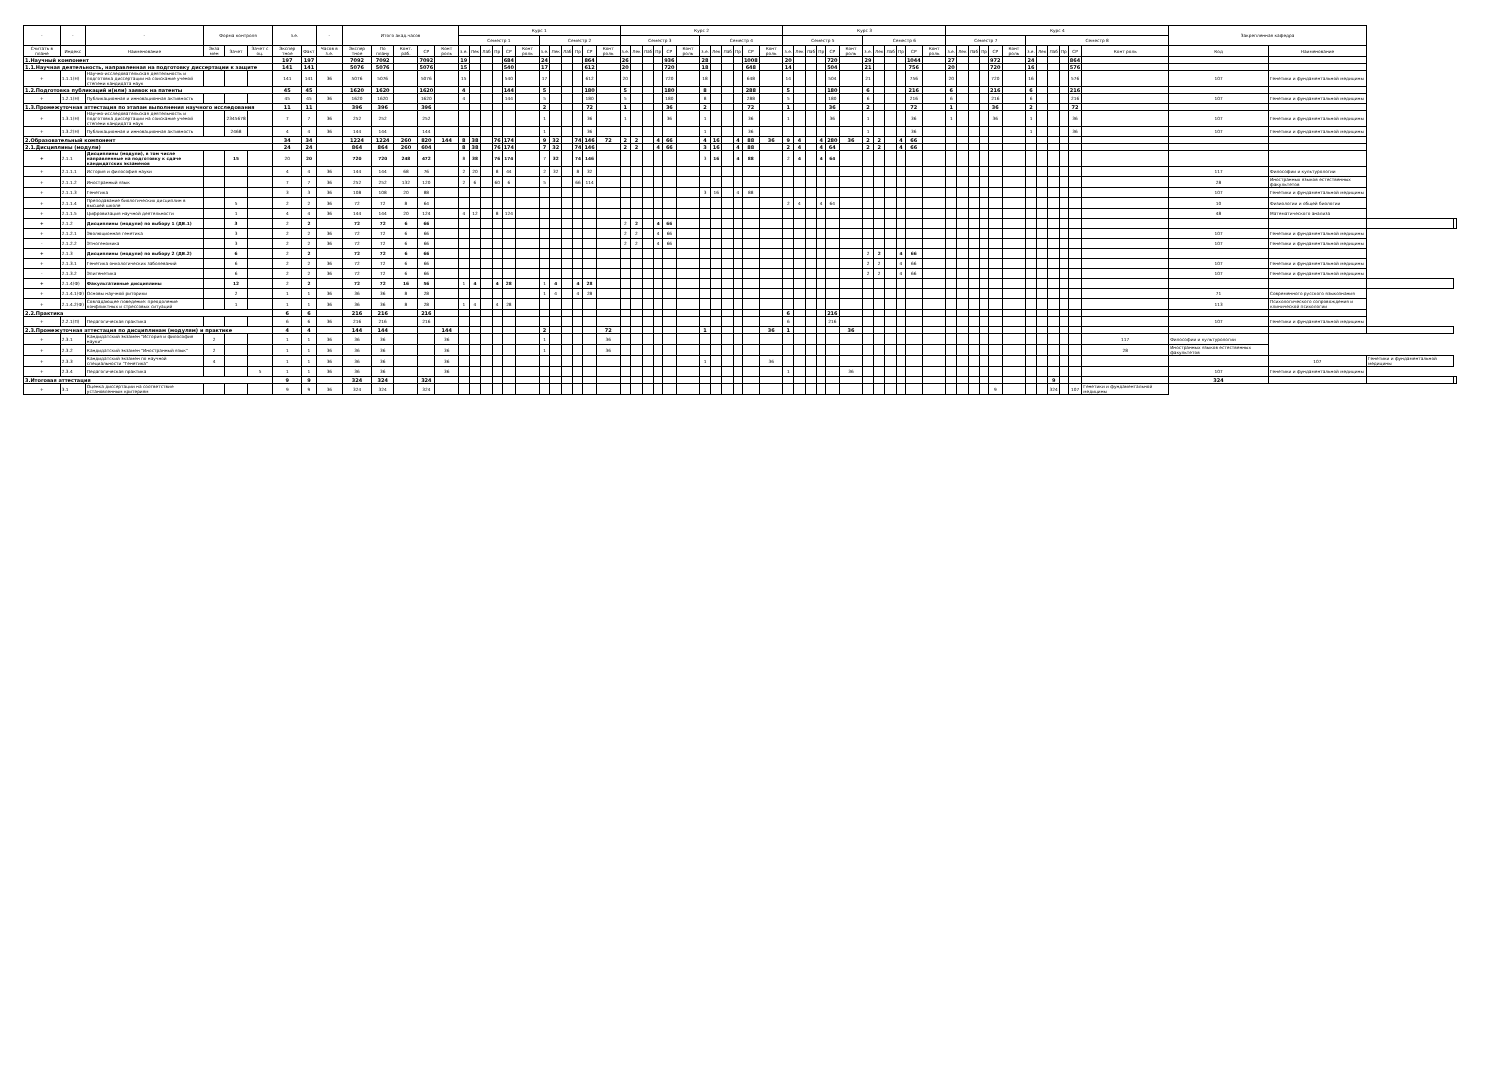| - | - | - | Форма контроля | | | з.е. | | - | Итого акад.часов | | | | | Курс 1 | | | | | | | | | | | | Курс 2 | | | | | | | | | | | | Курс 3 | | | | | | | | | | | | Курс 4 | | | | | | | | | | | | Закрепленная кафедра | | | |
| --- | --- | --- | --- | --- | --- | --- | --- | --- | --- | --- | --- | --- | --- | --- | --- | --- | --- | --- | --- | --- | --- | --- | --- | --- | --- | --- | --- | --- | --- | --- | --- | --- | --- | --- | --- | --- | --- | --- | --- | --- | --- | --- | --- | --- | --- | --- | --- | --- | --- | --- | --- | --- | --- | --- | --- | --- | --- | --- | --- | --- | --- | --- | --- | --- | --- |
| | | | | | | | | | | | | | | Семестр 1 | | | | | | Семестр 2 | | | | | | Семестр 3 | | | | | | Семестр 4 | | | | | | Семестр 5 | | | | | | Семестр 6 | | | | | | Семестр 7 | | | | | | Семестр 8 | | | | | | | | | |
| Считать в плане | Индекс | Наименование | Экза мен | Зачет | Зачет с оц. | Экспер тное | Факт | Часов в з.е. | Экспер тное | По плану | Конт. раб. | СР | Конт роль | з.е. | Лек | Лаб | Пр | СР | Конт роль | з.е. | Лек | Лаб | Пр | СР | Конт роль | з.е. | Лек | Лаб | Пр | СР | Конт роль | з.е. | Лек | Лаб | Пр | СР | Конт роль | з.е. | Лек | Лаб | Пр | СР | Конт роль | з.е. | Лек | Лаб | Пр | СР | Конт роль | з.е. | Лек | Лаб | Пр | СР | Конт роль | з.е. | Лек | Лаб | Пр | СР | Конт роль | Код | Наименование | | |
| 1.Научный компонент | | | | | | 197 | 197 | | 7092 | 7092 | | 7092 | | 19 | | | | 684 | | 24 | | | | 864 | | 26 | | | | 936 | | 28 | | | | 1008 | | 20 | | | | 720 | | 29 | | | | 1044 | | 27 | | | | 972 | | 24 | | | | 864 | | | | | |
| 1.1.Научная деятельность, направленная на подготовку диссертации к защите | | | | | | 141 | 141 | | 5076 | 5076 | | 5076 | | 15 | | | | 540 | | 17 | | | | 612 | | 20 | | | | 720 | | 18 | | | | 648 | | 14 | | | | 504 | | 21 | | | | 756 | | 20 | | | | 720 | | 16 | | | | 576 | | | | | |
| + | 1.1.1(Н) | Научно-исследовательская деятельность и подготовка диссертации на соискание ученой степени кандидата наук | | | | 141 | 141 | 36 | 5076 | 5076 | | 5076 | | 15 | | | | 540 | | 17 | | | | 612 | | 20 | | | | 720 | | 18 | | | | 648 | | 14 | | | | 504 | | 21 | | | | 756 | | 20 | | | | 720 | | 16 | | | | 576 | | 107 | Генетики и фундаментальной медицины | | |
| 1.2.Подготовка публикаций и(или) заявок на патенты | | | | | | 45 | 45 | | 1620 | 1620 | | 1620 | | 4 | | | | 144 | | 5 | | | | 180 | | 5 | | | | 180 | | 8 | | | | 288 | | 5 | | | | 180 | | 6 | | | | 216 | | 6 | | | | 216 | | 6 | | | | 216 | | | | | |
| + | 1.2.1(Н) | Публикационная и инновационная активность | | | | 45 | 45 | 36 | 1620 | 1620 | | 1620 | | 4 | | | | 144 | | 5 | | | | 180 | | 5 | | | | 180 | | 8 | | | | 288 | | 5 | | | | 180 | | 6 | | | | 216 | | 6 | | | | 216 | | 6 | | | | 216 | | 107 | Генетики и фундаментальной медицины | | |
| 1.3.Промежуточная аттестация по этапам выполнения научного исследования | | | | | | 11 | 11 | | 396 | 396 | | 396 | | | | | | | | 2 | | | | 72 | | 1 | | | | 36 | | 2 | | | | 72 | | 1 | | | | 36 | | 2 | | | | 72 | | 1 | | | | 36 | | 2 | | | | 72 | | | | | |
| + | 1.3.1(Н) | Научно-исследовательская деятельность и подготовка диссертации на соискание ученой степени кандидата наук | | 2345678 | | 7 | 7 | 36 | 252 | 252 | | 252 | | | | | | | | 1 | | | | 36 | | 1 | | | | 36 | | 1 | | | | 36 | | 1 | | | | 36 | | 1 | | | | 36 | | 1 | | | | 36 | | 1 | | | | 36 | | 107 | Генетики и фундаментальной медицины | | |
| + | 1.3.2(Н) | Публикационная и инновационная активность | | 2468 | | 4 | 4 | 36 | 144 | 144 | | 144 | | | | | | | | 1 | | | | 36 | | | | | | | | 1 | | | | 36 | | | | | | | | 1 | | | | 36 | | | | | | | | 1 | | | | 36 | | 107 | Генетики и фундаментальной медицины | | |
| 2.Образовательный компонент | | | | | | 34 | 34 | | 1224 | 1224 | 260 | 820 | 144 | 8 | 38 | | 76 | 174 | | 9 | 32 | | 74 | 146 | 72 | 2 | 2 | | 4 | 66 | | 4 | 16 | | 4 | 88 | 36 | 9 | 4 | | 4 | 280 | 36 | 2 | 2 | | 4 | 66 | | | | | | | | | | | | | | | | | |
| 2.1.Дисциплины (модули) | | | | | | 24 | 24 | | 864 | 864 | 260 | 604 | | 8 | 38 | | 76 | 174 | | 7 | 32 | | 74 | 146 | | 2 | 2 | | 4 | 66 | | 3 | 16 | | 4 | 88 | | 2 | 4 | | 4 | 64 | | 2 | 2 | | 4 | 66 | | | | | | | | | | | | | | | | | |
| + | 2.1.1 | Дисциплины (модули), в том числе направленные на подготовку к сдаче кандидатских экзаменов | | 15 | | 20 | 20 | | 720 | 720 | 248 | 472 | | 8 | 38 | | 76 | 174 | | 7 | 32 | | 74 | 146 | | | | | | | | 3 | 16 | | 4 | 88 | | 2 | 4 | | 4 | 64 | | | | | | | | | | | | | | | | | | | | | | | |
| + | 2.1.1.1 | История и философия науки | | | | 4 | 4 | 36 | 144 | 144 | 68 | 76 | | 2 | 20 | | 8 | 44 | | 2 | 32 | | 8 | 32 | | | | | | | | | | | | | | | | | | | | | | | | | | | | | | | | | | | | | | 117 | Философии и культурологии | | |
| + | 2.1.1.2 | Иностранный язык | | | | 7 | 7 | 36 | 252 | 252 | 132 | 120 | | 2 | 6 | | 60 | 6 | | 5 | | | 66 | 114 | | | | | | | | | | | | | | | | | | | | | | | | | | | | | | | | | | | | | | 28 | Иностранных языков естественных факультетов | | |
| + | 2.1.1.3 | Генетика | | | | 3 | 3 | 36 | 108 | 108 | 20 | 88 | | | | | | | | | | | | | | | | | | | | 3 | 16 | | 4 | 88 | | | | | | | | | | | | | | | | | | | | | | | | | | 107 | Генетики и фундаментальной медицины | | |
| + | 2.1.1.4 | Преподавание биологических дисциплин в высшей школе | | 5 | | 2 | 2 | 36 | 72 | 72 | 8 | 64 | | | | | | | | | | | | | | | | | | | | | | | | | | 2 | 4 | | 4 | 64 | | | | | | | | | | | | | | | | | | | | 10 | Физиологии и общей биологии | | |
| + | 2.1.1.5 | Цифровизация научной деятельности | | 1 | | 4 | 4 | 36 | 144 | 144 | 20 | 124 | | 4 | 12 | | 8 | 124 | | | | | | | | | | | | | | | | | | | | | | | | | | | | | | | | | | | | | | | | | | | | 48 | Математического анализа | | |
| + | 2.1.2 | Дисциплины (модули) по выбору 1 (ДВ.1) | | 3 | | 2 | 2 | | 72 | 72 | 6 | 66 | | | | | | | | | | | | | | 2 | 2 | | 4 | 66 | | | | | | | | | | | | | | | | | | | | | | | | | | | | | | | | | | | |
| + | 2.1.2.1 | Эволюционная генетика | | 3 | | 2 | 2 | 36 | 72 | 72 | 6 | 66 | | | | | | | | | | | | | | 2 | 2 | | 4 | 66 | | | | | | | | | | | | | | | | | | | | | | | | | | | | | | | | 107 | Генетики и фундаментальной медицины | | |
| - | 2.1.2.2 | Этногеномика | | 3 | | 2 | 2 | 36 | 72 | 72 | 6 | 66 | | | | | | | | | | | | | | 2 | 2 | | 4 | 66 | | | | | | | | | | | | | | | | | | | | | | | | | | | | | | | | 107 | Генетики и фундаментальной медицины | | |
| + | 2.1.3 | Дисциплины (модули) по выбору 2 (ДВ.2) | | 6 | | 2 | 2 | | 72 | 72 | 6 | 66 | | | | | | | | | | | | | | | | | | | | | | | | | | | | | | | | 2 | 2 | | 4 | 66 | | | | | | | | | | | | | | | | | |
| + | 2.1.3.1 | Генетика онкологических заболеваний | | 6 | | 2 | 2 | 36 | 72 | 72 | 6 | 66 | | | | | | | | | | | | | | | | | | | | | | | | | | | | | | | | 2 | 2 | | 4 | 66 | | | | | | | | | | | | | | 107 | Генетики и фундаментальной медицины | | |
| - | 2.1.3.2 | Эпигенетика | | 6 | | 2 | 2 | 36 | 72 | 72 | 6 | 66 | | | | | | | | | | | | | | | | | | | | | | | | | | | | | | | | 2 | 2 | | 4 | 66 | | | | | | | | | | | | | | 107 | Генетики и фундаментальной медицины | | |
| + | 2.1.4(Ф) | Факультативные дисциплины | | 12 | | 2 | 2 | | 72 | 72 | 16 | 56 | | 1 | 4 | | 4 | 28 | | 1 | 4 | | 4 | 28 | | | | | | | | | | | | | | | | | | | | | | | | | | | | | | | | | | | | | | | | | |
| + | 2.1.4.1(Ф) | Основы научной риторики | | 2 | | 1 | 1 | 36 | 36 | 36 | 8 | 28 | | | | | | | | 1 | 4 | | 4 | 28 | | | | | | | | | | | | | | | | | | | | | | | | | | | | | | | | | | | | | | 71 | Современного русского языкознания | | |
| + | 2.1.4.2(Ф) | Совладающее поведение: преодоление конфликтных и стрессовых ситуаций | | 1 | | 1 | 1 | 36 | 36 | 36 | 8 | 28 | | 1 | 4 | | 4 | 28 | | | | | | | | | | | | | | | | | | | | | | | | | | | | | | | | | | | | | | | | | | | | 113 | Психологического сопровождения и клинической психологии | | |
| 2.2.Практика | | | | | | 6 | 6 | | 216 | 216 | | 216 | | | | | | | | | | | | | | | | | | | | | | | | | | 6 | | | | 216 | | | | | | | | | | | | | | | | | | | | | | | |
| + | 2.2.1(П) | Педагогическая практика | | | | 6 | 6 | 36 | 216 | 216 | | 216 | | | | | | | | | | | | | | | | | | | | | | | | | | 6 | | | | 216 | | | | | | | | | | | | | | | | | | | | 107 | Генетики и фундаментальной медицины | | |
| 2.3.Промежуточная аттестация по дисциплинам (модулям) и практике | | | | | | 4 | 4 | | 144 | 144 | | | 144 | | | | | | | 2 | | | | | 72 | | | | | | | 1 | | | | | 36 | 1 | | | | | 36 | | | | | | | | | | | | | | | | | | | | | | |
| + | 2.3.1 | Кандидатский экзамен "История и философия науки" | 2 | | | 1 | 1 | 36 | 36 | 36 | | | 36 | | | | | | | 1 | | | | | 36 | | | | | | | | | | | | | | | | | | | | | | | | | | | | | | | | | | | | 117 | Философии и культурологии | | | |
| + | 2.3.2 | Кандидатский экзамен "Иностранный язык" | 2 | | | 1 | 1 | 36 | 36 | 36 | | | 36 | | | | | | | 1 | | | | | 36 | | | | | | | | | | | | | | | | | | | | | | | | | | | | | | | | | | | | 28 | Иностранных языков естественных факультетов | | | |
| + | 2.3.3 | Кандидатский экзамен по научной специальности "Генетика" | 4 | | | 1 | 1 | 36 | 36 | 36 | | | 36 | | | | | | | | | | | | | | | | | | | 1 | | | | | 36 | | | | | | | | | | | | | | | | | | | | | | | | | | 107 | Генетики и фундаментальной медицины | |
| + | 2.3.4 | Педагогическая практика | | | 5 | 1 | 1 | 36 | 36 | 36 | | | 36 | | | | | | | | | | | | | | | | | | | | | | | | | 1 | | | | | 36 | | | | | | | | | | | | | | | | | | | 107 | Генетики и фундаментальной медицины | | |
| 3.Итоговая аттестация | | | | | | 9 | 9 | | 324 | 324 | | 324 | | | | | | | | | | | | | | | | | | | | | | | | | | | | | | | | | | | | | | | | | | | | | | 9 | | | | 324 | | | |
| + | 3.1 | Оценка диссертации на соответствие установленным критериям | | | | 9 | 9 | 36 | 324 | 324 | | 324 | | | | | | | | | | | | | | | | | | | | | | | | | | | | | | | | | | | | | | | | | | 9 | | | | 324 | | 107 | Генетики и фундаментальной медицины | | | | |